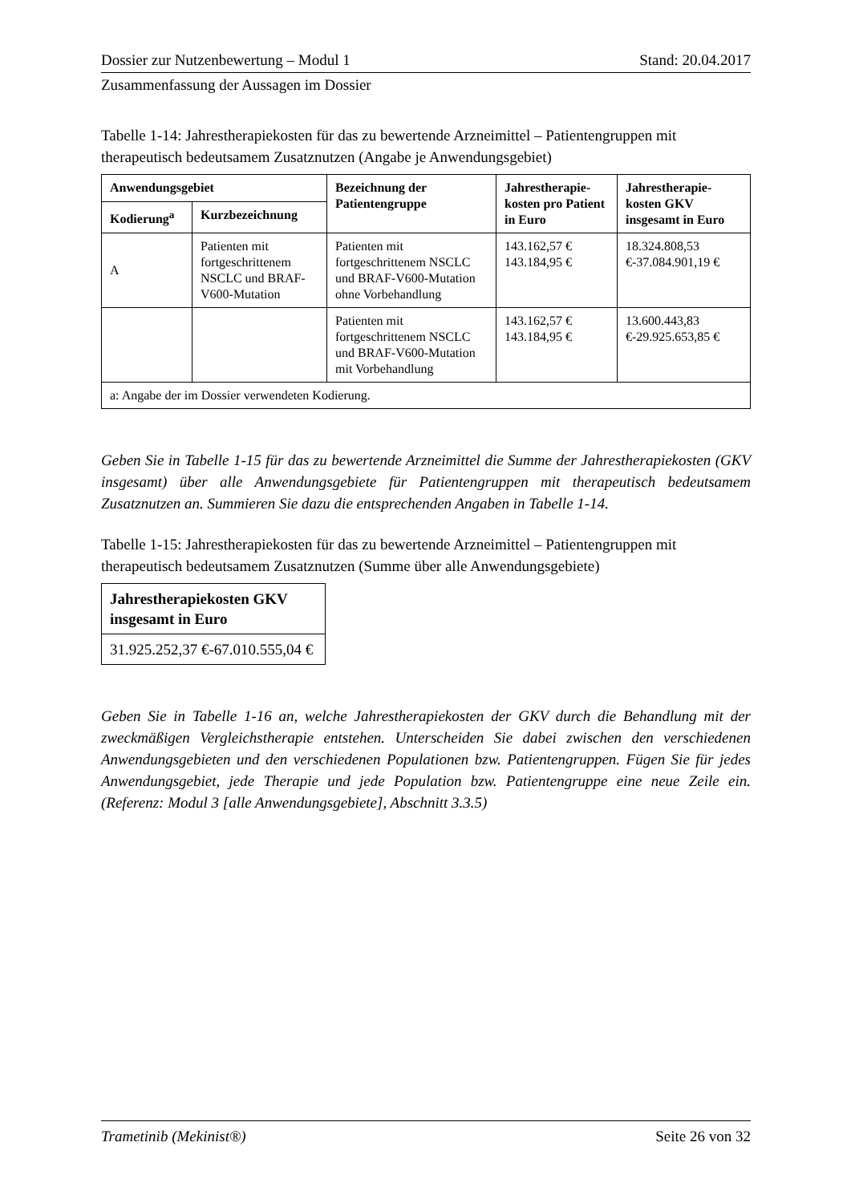Dossier zur Nutzenbewertung – Modul 1 Stand: 20.04.2017
Zusammenfassung der Aussagen im Dossier
Tabelle 1-14: Jahrestherapiekosten für das zu bewertende Arzneimittel – Patientengruppen mit therapeutisch bedeutsamem Zusatznutzen (Angabe je Anwendungsgebiet)
| Anwendungsgebiet | | Bezeichnung der Patientengruppe | Jahrestherapie-kosten pro Patient in Euro | Jahrestherapie-kosten GKV insgesamt in Euro |
| --- | --- | --- | --- | --- |
| Kodierung<sup>a</sup> | Kurzbezeichnung | | | |
| A | Patienten mit fortgeschrittenem NSCLC und BRAF-V600-Mutation | Patienten mit fortgeschrittenem NSCLC und BRAF-V600-Mutation ohne Vorbehandlung | 143.162,57 € 143.184,95 € | 18.324.808,53 €-37.084.901,19 € |
| | | Patienten mit fortgeschrittenem NSCLC und BRAF-V600-Mutation mit Vorbehandlung | 143.162,57 € 143.184,95 € | 13.600.443,83 €-29.925.653,85 € |
| a: Angabe der im Dossier verwendeten Kodierung. | | | | |
Geben Sie in Tabelle 1-15 für das zu bewertende Arzneimittel die Summe der Jahrestherapiekosten (GKV insgesamt) über alle Anwendungsgebiete für Patientengruppen mit therapeutisch bedeutsamem Zusatznutzen an. Summieren Sie dazu die entsprechenden Angaben in Tabelle 1-14.
Tabelle 1-15: Jahrestherapiekosten für das zu bewertende Arzneimittel – Patientengruppen mit therapeutisch bedeutsamem Zusatznutzen (Summe über alle Anwendungsgebiete)
| Jahrestherapiekosten GKV insgesamt in Euro |
| --- |
| 31.925.252,37 €-67.010.555,04 € |
Geben Sie in Tabelle 1-16 an, welche Jahrestherapiekosten der GKV durch die Behandlung mit der zweckmäßigen Vergleichstherapie entstehen. Unterscheiden Sie dabei zwischen den verschiedenen Anwendungsgebieten und den verschiedenen Populationen bzw. Patientengruppen. Fügen Sie für jedes Anwendungsgebiet, jede Therapie und jede Population bzw. Patientengruppe eine neue Zeile ein. (Referenz: Modul 3 [alle Anwendungsgebiete], Abschnitt 3.3.5)
Trametinib (Mekinist®) Seite 26 von 32